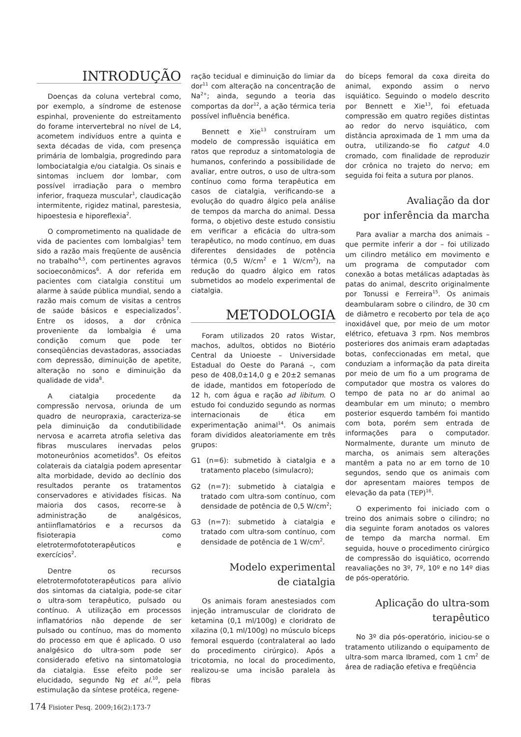INTRODUÇÃO
Doenças da coluna vertebral como, por exemplo, a síndrome de estenose espinhal, proveniente do estreitamento do forame intervertebral no nível de L4, acometem indivíduos entre a quinta e sexta décadas de vida, com presença primária de lombalgia, progredindo para lombociatalgia e/ou ciatalgia. Os sinais e sintomas incluem dor lombar, com possível irradiação para o membro inferior, fraqueza muscular<sup>1</sup>, claudicação intermitente, rigidez matinal, parestesia, hipoestesia e hiporeflexia<sup>2</sup>.
O comprometimento na qualidade de vida de pacientes com lombalgias<sup>3</sup> tem sido a razão mais freqüente de ausência no trabalho<sup>4,5</sup>, com pertinentes agravos socioeconômicos<sup>6</sup>. A dor referida em pacientes com ciatalgia constitui um alarme à saúde pública mundial, sendo a razão mais comum de visitas a centros de saúde básicos e especializados<sup>7</sup>. Entre os idosos, a dor crônica proveniente da lombalgia é uma condição comum que pode ter conseqüências devastadoras, associadas com depressão, diminuição de apetite, alteração no sono e diminuição da qualidade de vida<sup>8</sup>.
A ciatalgia procedente da compressão nervosa, oriunda de um quadro de neuropraxia, caracteriza-se pela diminuição da condutibilidade nervosa e acarreta atrofia seletiva das fibras musculares inervadas pelos motoneurônios acometidos<sup>9</sup>. Os efeitos colaterais da ciatalgia podem apresentar alta morbidade, devido ao declínio dos resultados perante os tratamentos conservadores e atividades físicas. Na maioria dos casos, recorre-se à administração de analgésicos, antiinflamatórios e a recursos da fisioterapia como eletrotermofototerapêuticos e exercícios<sup>2</sup>.
Dentre os recursos eletrotermofototerapêuticos para alívio dos sintomas da ciatalgia, pode-se citar o ultra-som terapêutico, pulsado ou contínuo. A utilização em processos inflamatórios não depende de ser pulsado ou contínuo, mas do momento do processo em que é aplicado. O uso analgésico do ultra-som pode ser considerado efetivo na sintomatologia da ciatalgia. Esse efeito pode ser elucidado, segundo Ng et al.<sup>10</sup>, pela estimulação da síntese protéica, regene-
ração tecidual e diminuição do limiar da dor<sup>11</sup> com alteração na concentração de Na<sup>2+</sup>; ainda, segundo a teoria das comportas da dor<sup>12</sup>, a ação térmica teria possível influência benéfica.
Bennett e Xie<sup>13</sup> construíram um modelo de compressão isquiática em ratos que reproduz a sintomatologia de humanos, conferindo a possibilidade de avaliar, entre outros, o uso de ultra-som contínuo como forma terapêutica em casos de ciatalgia, verificando-se a evolução do quadro álgico pela análise de tempos da marcha do animal. Dessa forma, o objetivo deste estudo consistiu em verificar a eficácia do ultra-som terapêutico, no modo contínuo, em duas diferentes densidades de potência térmica (0,5 W/cm<sup>2</sup> e 1 W/cm<sup>2</sup>), na redução do quadro álgico em ratos submetidos ao modelo experimental de ciatalgia.
METODOLOGIA
Foram utilizados 20 ratos Wistar, machos, adultos, obtidos no Biotério Central da Unioeste – Universidade Estadual do Oeste do Paraná –, com peso de 408,0±14,0 g e 20±2 semanas de idade, mantidos em fotoperíodo de 12 h, com água e ração ad libitum. O estudo foi conduzido segundo as normas internacionais de ética em experimentação animal<sup>14</sup>. Os animais foram divididos aleatoriamente em três grupos:
G1 (n=6): submetido à ciatalgia e a tratamento placebo (simulacro);
G2 (n=7): submetido à ciatalgia e tratado com ultra-som contínuo, com densidade de potência de 0,5 W/cm<sup>2</sup>;
G3 (n=7): submetido à ciatalgia e tratado com ultra-som contínuo, com densidade de potência de 1 W/cm<sup>2</sup>.
Modelo experimental
de ciatalgia
Os animais foram anestesiados com injeção intramuscular de cloridrato de ketamina (0,1 ml/100g) e cloridrato de xilazina (0,1 ml/100g) no músculo bíceps femoral esquerdo (contralateral ao lado do procedimento cirúrgico). Após a tricotomia, no local do procedimento, realizou-se uma incisão paralela às fibras
do bíceps femoral da coxa direita do animal, expondo assim o nervo isquiático. Seguindo o modelo descrito por Bennett e Xie<sup>13</sup>, foi efetuada compressão em quatro regiões distintas ao redor do nervo isquiático, com distância aproximada de 1 mm uma da outra, utilizando-se fio catgut 4.0 cromado, com finalidade de reproduzir dor crônica no trajeto do nervo; em seguida foi feita a sutura por planos.
Avaliação da dor
por inferência da marcha
Para avaliar a marcha dos animais – que permite inferir a dor – foi utilizado um cilindro metálico em movimento e um programa de computador com conexão a botas metálicas adaptadas às patas do animal, descrito originalmente por Tonussi e Ferreira<sup>15</sup>. Os animais deambularam sobre o cilindro, de 30 cm de diâmetro e recoberto por tela de aço inoxidável que, por meio de um motor elétrico, efetuava 3 rpm. Nos membros posteriores dos animais eram adaptadas botas, confeccionadas em metal, que conduziam a informação da pata direita por meio de um fio a um programa de computador que mostra os valores do tempo de pata no ar do animal ao deambular em um minuto; o membro posterior esquerdo também foi mantido com bota, porém sem entrada de informações para o computador. Normalmente, durante um minuto de marcha, os animais sem alterações mantêm a pata no ar em torno de 10 segundos, sendo que os animais com dor apresentam maiores tempos de elevação da pata (TEP)<sup>16</sup>.
O experimento foi iniciado com o treino dos animais sobre o cilindro; no dia seguinte foram anotados os valores de tempo da marcha normal. Em seguida, houve o procedimento cirúrgico de compressão do isquiático, ocorrendo reavaliações no 3º, 7º, 10º e no 14º dias de pós-operatório.
Aplicação do ultra-som
terapêutico
No 3º dia pós-operatório, iniciou-se o tratamento utilizando o equipamento de ultra-som marca Ibramed, com 1 cm<sup>2</sup> de área de radiação efetiva e freqüência
174 Fisioter Pesq. 2009;16(2):173-7